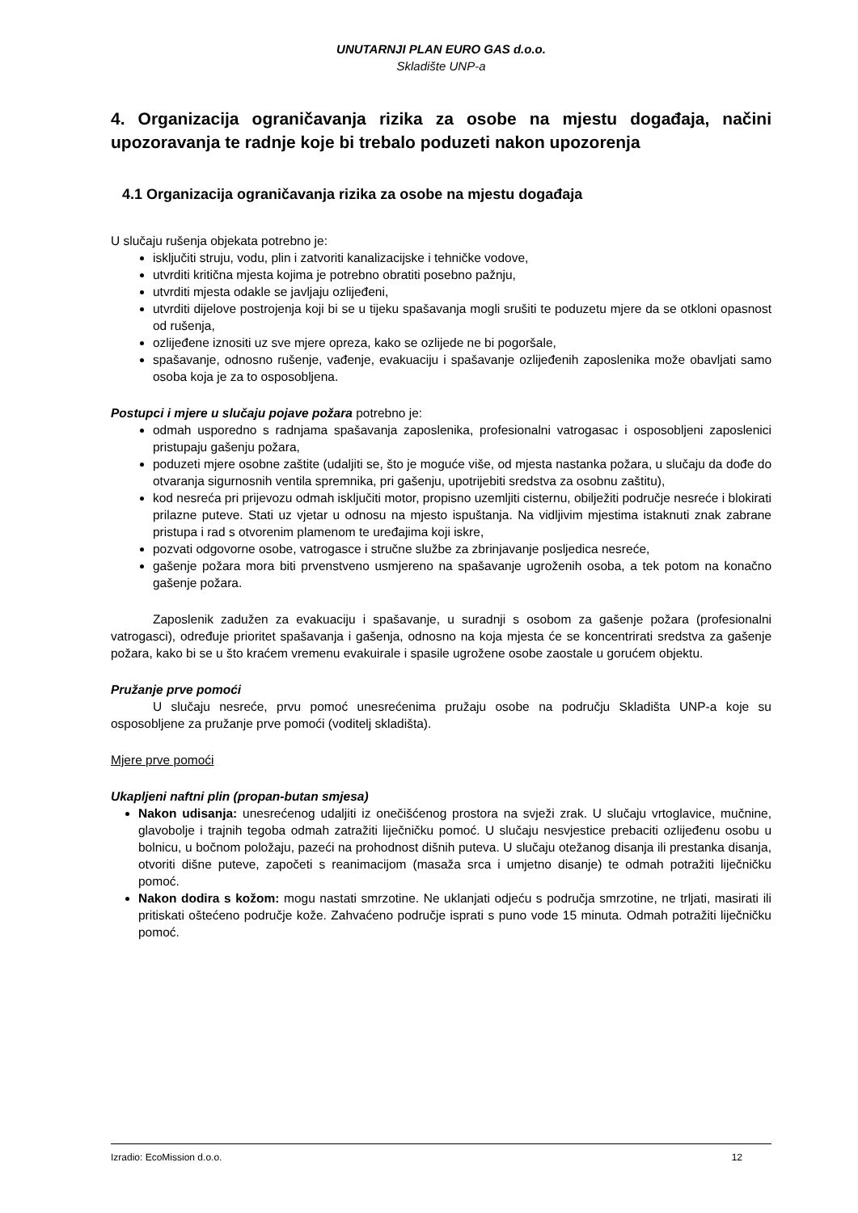UNUTARNJI PLAN EURO GAS d.o.o.
Skladište UNP-a
4. Organizacija ograničavanja rizika za osobe na mjestu događaja, načini upozoravanja te radnje koje bi trebalo poduzeti nakon upozorenja
4.1 Organizacija ograničavanja rizika za osobe na mjestu događaja
U slučaju rušenja objekata potrebno je:
isključiti struju, vodu, plin i zatvoriti kanalizacijske i tehničke vodove,
utvrditi kritična mjesta kojima je potrebno obratiti posebno pažnju,
utvrditi mjesta odakle se javljaju ozlijeđeni,
utvrditi dijelove postrojenja koji bi se u tijeku spašavanja mogli srušiti te poduzetu mjere da se otkloni opasnost od rušenja,
ozlijeđene iznositi uz sve mjere opreza, kako se ozlijede ne bi pogoršale,
spašavanje, odnosno rušenje, vađenje, evakuaciju i spašavanje ozlijeđenih zaposlenika može obavljati samo osoba koja je za to osposobljena.
Postupci i mjere u slučaju pojave požara potrebno je:
odmah usporedno s radnjama spašavanja zaposlenika, profesionalni vatrogasac i osposobljeni zaposlenici pristupaju gašenju požara,
poduzeti mjere osobne zaštite (udaljiti se, što je moguće više, od mjesta nastanka požara, u slučaju da dođe do otvaranja sigurnosnih ventila spremnika, pri gašenju, upotrijebiti sredstva za osobnu zaštitu),
kod nesreća pri prijevozu odmah isključiti motor, propisno uzemljiti cisternu, obilježiti područje nesreće i blokirati prilazne puteve. Stati uz vjetar u odnosu na mjesto ispuštanja. Na vidljivim mjestima istaknuti znak zabrane pristupa i rad s otvorenim plamenom te uređajima koji iskre,
pozvati odgovorne osobe, vatrogasce i stručne službe za zbrinjavanje posljedica nesreće,
gašenje požara mora biti prvenstveno usmjereno na spašavanje ugroženih osoba, a tek potom na konačno gašenje požara.
Zaposlenik zadužen za evakuaciju i spašavanje, u suradnji s osobom za gašenje požara (profesionalni vatrogasci), određuje prioritet spašavanja i gašenja, odnosno na koja mjesta će se koncentrirati sredstva za gašenje požara, kako bi se u što kraćem vremenu evakuirale i spasile ugrožene osobe zaostale u gorućem objektu.
Pružanje prve pomoći
U slučaju nesreće, prvu pomoć unesrećenima pružaju osobe na području Skladišta UNP-a koje su osposobljene za pružanje prve pomoći (voditelj skladišta).
Mjere prve pomoći
Ukapljeni naftni plin (propan-butan smjesa)
Nakon udisanja: unesrećenog udaljiti iz onečišćenog prostora na svježi zrak. U slučaju vrtoglavice, mučnine, glavobolje i trajnih tegoba odmah zatražiti liječničku pomoć. U slučaju nesvjestice prebaciti ozlijeđenu osobu u bolnicu, u bočnom položaju, pazeći na prohodnost dišnih puteva. U slučaju otežanog disanja ili prestanka disanja, otvoriti dišne puteve, započeti s reanimacijom (masaža srca i umjetno disanje) te odmah potražiti liječničku pomoć.
Nakon dodira s kožom: mogu nastati smrzotine. Ne uklanjati odjeću s područja smrzotine, ne trljati, masirati ili pritiskati oštećeno područje kože. Zahvaćeno područje isprati s puno vode 15 minuta. Odmah potražiti liječničku pomoć.
Izradio: EcoMission d.o.o. 12